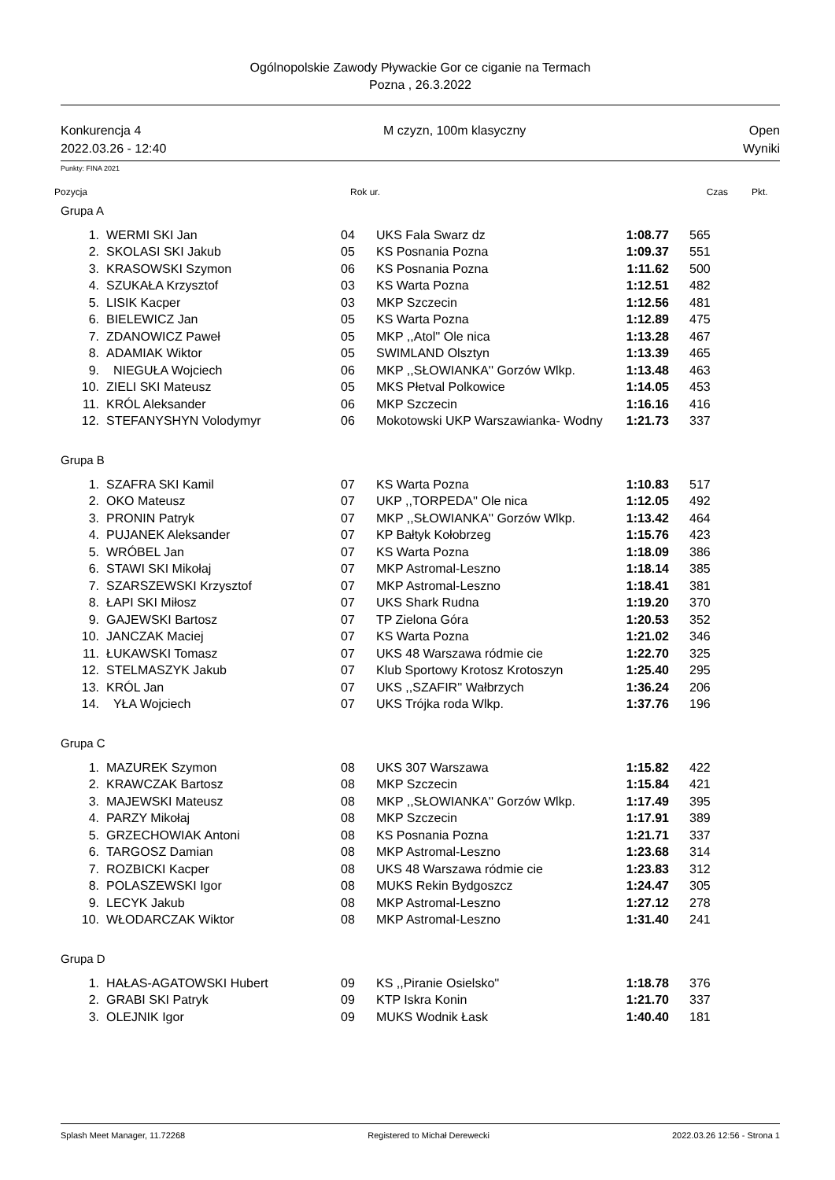Ogólnopolskie Zawody Pływackie Gor ce ciganie na Termach
Pozna , 26.3.2022
Konkurencja 4
2022.03.26 - 12:40
M czyzn, 100m klasyczny Open
Wyniki
Punkty: FINA 2021
Pozycja Rok ur. Czas Pkt.
Grupa A
| 1. | WERMI SKI Jan | 04 | UKS Fala Swarz dz | 1:08.77 | 565 |
| 2. | SKOLASI SKI Jakub | 05 | KS Posnania Pozna | 1:09.37 | 551 |
| 3. | KRASOWSKI Szymon | 06 | KS Posnania Pozna | 1:11.62 | 500 |
| 4. | SZUKAŁA Krzysztof | 03 | KS Warta Pozna | 1:12.51 | 482 |
| 5. | LISIK Kacper | 03 | MKP Szczecin | 1:12.56 | 481 |
| 6. | BIELEWICZ Jan | 05 | KS Warta Pozna | 1:12.89 | 475 |
| 7. | ZDANOWICZ Paweł | 05 | MKP ,,Atol'' Ole nica | 1:13.28 | 467 |
| 8. | ADAMIAK Wiktor | 05 | SWIMLAND Olsztyn | 1:13.39 | 465 |
| 9. | NIEGUŁA Wojciech | 06 | MKP ,,SŁOWIANKA'' Gorzów Wlkp. | 1:13.48 | 463 |
| 10. | ZIELI SKI Mateusz | 05 | MKS Płetval Polkowice | 1:14.05 | 453 |
| 11. | KRÓL Aleksander | 06 | MKP Szczecin | 1:16.16 | 416 |
| 12. | STEFANYSHYN Volodymyr | 06 | Mokotowski UKP Warszawianka- Wodny | 1:21.73 | 337 |
Grupa B
| 1. | SZAFRA SKI Kamil | 07 | KS Warta Pozna | 1:10.83 | 517 |
| 2. | OKO Mateusz | 07 | UKP ,,TORPEDA'' Ole nica | 1:12.05 | 492 |
| 3. | PRONIN Patryk | 07 | MKP ,,SŁOWIANKA'' Gorzów Wlkp. | 1:13.42 | 464 |
| 4. | PUJANEK Aleksander | 07 | KP Bałtyk Kołobrzeg | 1:15.76 | 423 |
| 5. | WRÓBEL Jan | 07 | KS Warta Pozna | 1:18.09 | 386 |
| 6. | STAWI SKI Mikołaj | 07 | MKP Astromal-Leszno | 1:18.14 | 385 |
| 7. | SZARSZEWSKI Krzysztof | 07 | MKP Astromal-Leszno | 1:18.41 | 381 |
| 8. | ŁAPI SKI Miłosz | 07 | UKS Shark Rudna | 1:19.20 | 370 |
| 9. | GAJEWSKI Bartosz | 07 | TP Zielona Góra | 1:20.53 | 352 |
| 10. | JANCZAK Maciej | 07 | KS Warta Pozna | 1:21.02 | 346 |
| 11. | ŁUKAWSKI Tomasz | 07 | UKS 48 Warszawa ródmie cie | 1:22.70 | 325 |
| 12. | STELMASZYK Jakub | 07 | Klub Sportowy Krotosz Krotoszyn | 1:25.40 | 295 |
| 13. | KRÓL Jan | 07 | UKS ,,SZAFIR'' Wałbrzych | 1:36.24 | 206 |
| 14. | YŁA Wojciech | 07 | UKS Trójka roda Wlkp. | 1:37.76 | 196 |
Grupa C
| 1. | MAZUREK Szymon | 08 | UKS 307 Warszawa | 1:15.82 | 422 |
| 2. | KRAWCZAK Bartosz | 08 | MKP Szczecin | 1:15.84 | 421 |
| 3. | MAJEWSKI Mateusz | 08 | MKP ,,SŁOWIANKA'' Gorzów Wlkp. | 1:17.49 | 395 |
| 4. | PARZY Mikołaj | 08 | MKP Szczecin | 1:17.91 | 389 |
| 5. | GRZECHOWIAK Antoni | 08 | KS Posnania Pozna | 1:21.71 | 337 |
| 6. | TARGOSZ Damian | 08 | MKP Astromal-Leszno | 1:23.68 | 314 |
| 7. | ROZBICKI Kacper | 08 | UKS 48 Warszawa ródmie cie | 1:23.83 | 312 |
| 8. | POLASZEWSKI Igor | 08 | MUKS Rekin Bydgoszcz | 1:24.47 | 305 |
| 9. | LECYK Jakub | 08 | MKP Astromal-Leszno | 1:27.12 | 278 |
| 10. | WŁODARCZAK Wiktor | 08 | MKP Astromal-Leszno | 1:31.40 | 241 |
Grupa D
| 1. | HAŁAS-AGATOWSKI Hubert | 09 | KS ,,Piranie Osielsko'' | 1:18.78 | 376 |
| 2. | GRABI SKI Patryk | 09 | KTP Iskra Konin | 1:21.70 | 337 |
| 3. | OLEJNIK Igor | 09 | MUKS Wodnik Łask | 1:40.40 | 181 |
Splash Meet Manager, 11.72268 Registered to Michał Derewecki 2022.03.26 12:56 - Strona 1